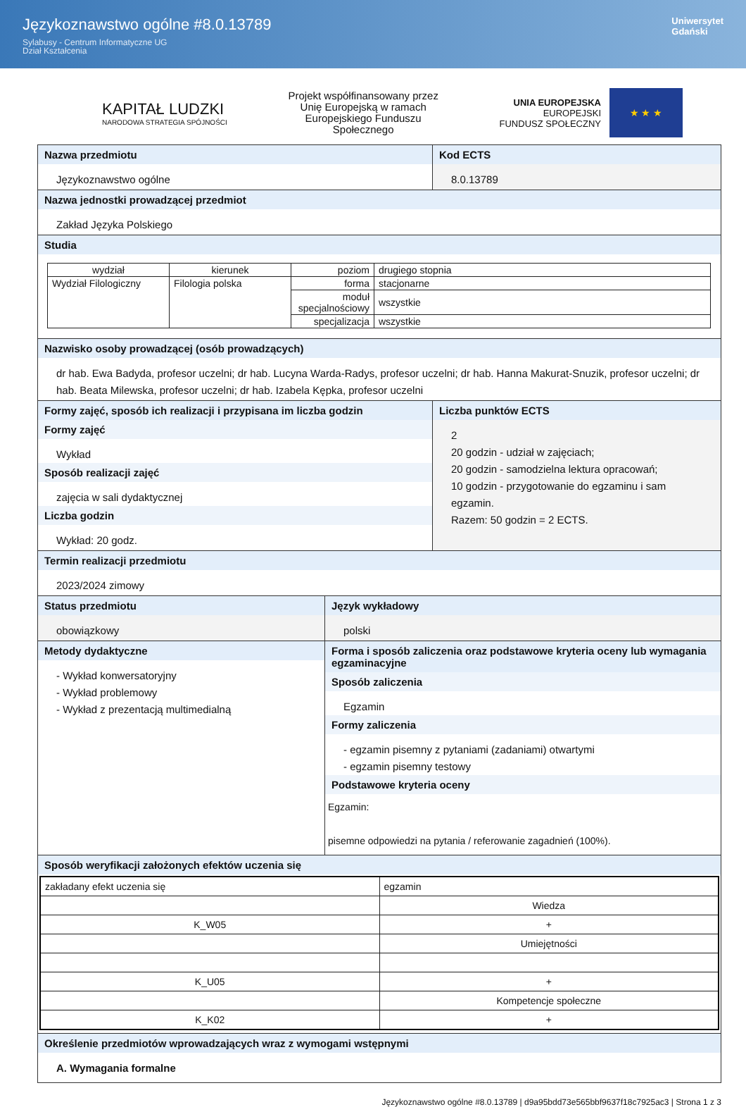Językoznawstwo ogólne #8.0.13789
Sylabusy - Centrum Informatyczne UG
Dział Kształcenia
Uniwersytet
Gdański
KAPITAŁ LUDZKI
NARODOWA STRATEGIA SPÓJNOŚCI
Projekt współfinansowany przez
Unię Europejską w ramach
Europejskiego Funduszu
Społecznego
UNIA EUROPEJSKA
EUROPEJSKI
FUNDUSZ SPOŁECZNY
★ ★ ★
Nazwa przedmiotu
Językoznawstwo ogólne
Kod ECTS
8.0.13789
Nazwa jednostki prowadzącej przedmiot
Zakład Języka Polskiego
Studia
| wydział | kierunek | poziom | drugiego stopnia |
| Wydział Filologiczny | Filologia polska | forma | stacjonarne |
| | | moduł specjalnościowy | wszystkie |
| | | specjalizacja | wszystkie |
Nazwisko osoby prowadzącej (osób prowadzących)
dr hab. Ewa Badyda, profesor uczelni; dr hab. Lucyna Warda-Radys, profesor uczelni; dr hab. Hanna Makurat-Snuzik, profesor uczelni; dr hab. Beata Milewska, profesor uczelni; dr hab. Izabela Kępka, profesor uczelni
Formy zajęć, sposób ich realizacji i przypisana im liczba godzin
Formy zajęć
Wykład
Sposób realizacji zajęć
zajęcia w sali dydaktycznej
Liczba godzin
Wykład: 20 godz.
Liczba punktów ECTS
2
20 godzin - udział w zajęciach;
20 godzin - samodzielna lektura opracowań;
10 godzin - przygotowanie do egzaminu i sam egzamin.
Razem: 50 godzin = 2 ECTS.
Termin realizacji przedmiotu
2023/2024 zimowy
Status przedmiotu
obowiązkowy
Język wykładowy
polski
Metody dydaktyczne
- Wykład konwersatoryjny
- Wykład problemowy
- Wykład z prezentacją multimedialną
Forma i sposób zaliczenia oraz podstawowe kryteria oceny lub wymagania egzaminacyjne
Sposób zaliczenia
Egzamin
Formy zaliczenia
- egzamin pisemny z pytaniami (zadaniami) otwartymi
- egzamin pisemny testowy
Podstawowe kryteria oceny
Egzamin:
pisemne odpowiedzi na pytania / referowanie zagadnień (100%).
Sposób weryfikacji założonych efektów uczenia się
| zakładany efekt uczenia się | egzamin |
| | Wiedza |
| K_W05 | + |
| | Umiejętności |
| K_U05 | + |
| | Kompetencje społeczne |
| K_K02 | + |
Określenie przedmiotów wprowadzających wraz z wymogami wstępnymi
A. Wymagania formalne
Językoznawstwo ogólne #8.0.13789 | d9a95bdd73e565bbf9637f18c7925ac3 | Strona 1 z 3